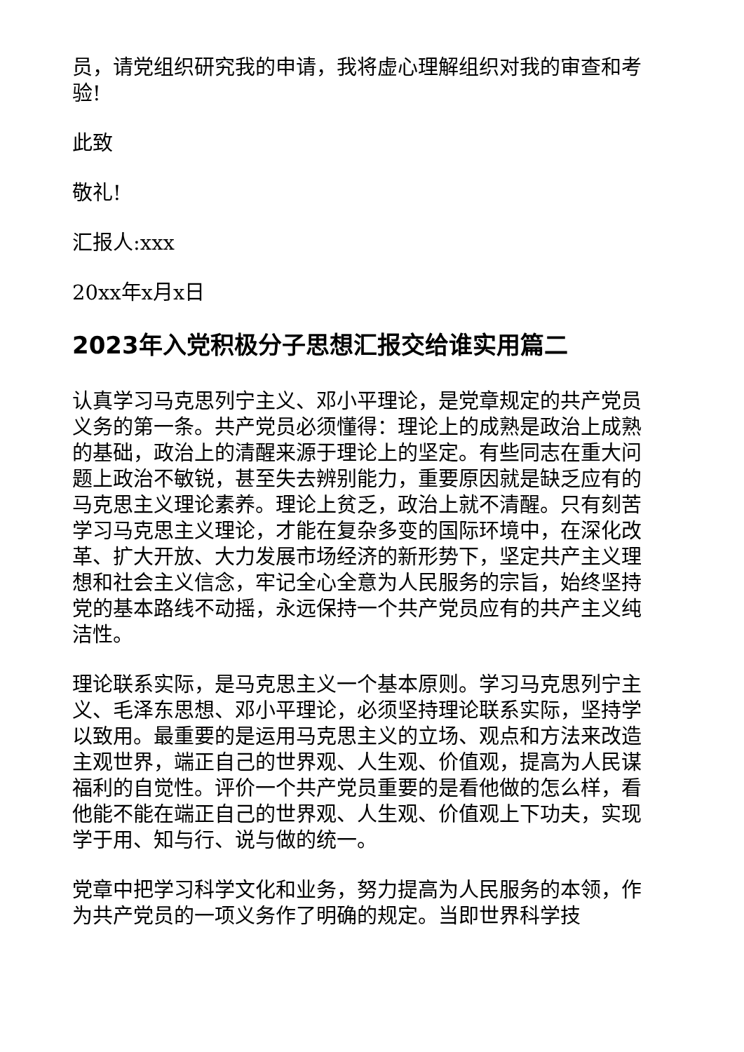员，请党组织研究我的申请，我将虚心理解组织对我的审查和考验!
此致
敬礼!
汇报人:xxx
20xx年x月x日
2023年入党积极分子思想汇报交给谁实用篇二
认真学习马克思列宁主义、邓小平理论，是党章规定的共产党员义务的第一条。共产党员必须懂得：理论上的成熟是政治上成熟的基础，政治上的清醒来源于理论上的坚定。有些同志在重大问题上政治不敏锐，甚至失去辨别能力，重要原因就是缺乏应有的马克思主义理论素养。理论上贫乏，政治上就不清醒。只有刻苦学习马克思主义理论，才能在复杂多变的国际环境中，在深化改革、扩大开放、大力发展市场经济的新形势下，坚定共产主义理想和社会主义信念，牢记全心全意为人民服务的宗旨，始终坚持党的基本路线不动摇，永远保持一个共产党员应有的共产主义纯洁性。
理论联系实际，是马克思主义一个基本原则。学习马克思列宁主义、毛泽东思想、邓小平理论，必须坚持理论联系实际，坚持学以致用。最重要的是运用马克思主义的立场、观点和方法来改造主观世界，端正自己的世界观、人生观、价值观，提高为人民谋福利的自觉性。评价一个共产党员重要的是看他做的怎么样，看他能不能在端正自己的世界观、人生观、价值观上下功夫，实现学于用、知与行、说与做的统一。
党章中把学习科学文化和业务，努力提高为人民服务的本领，作为共产党员的一项义务作了明确的规定。当即世界科学技